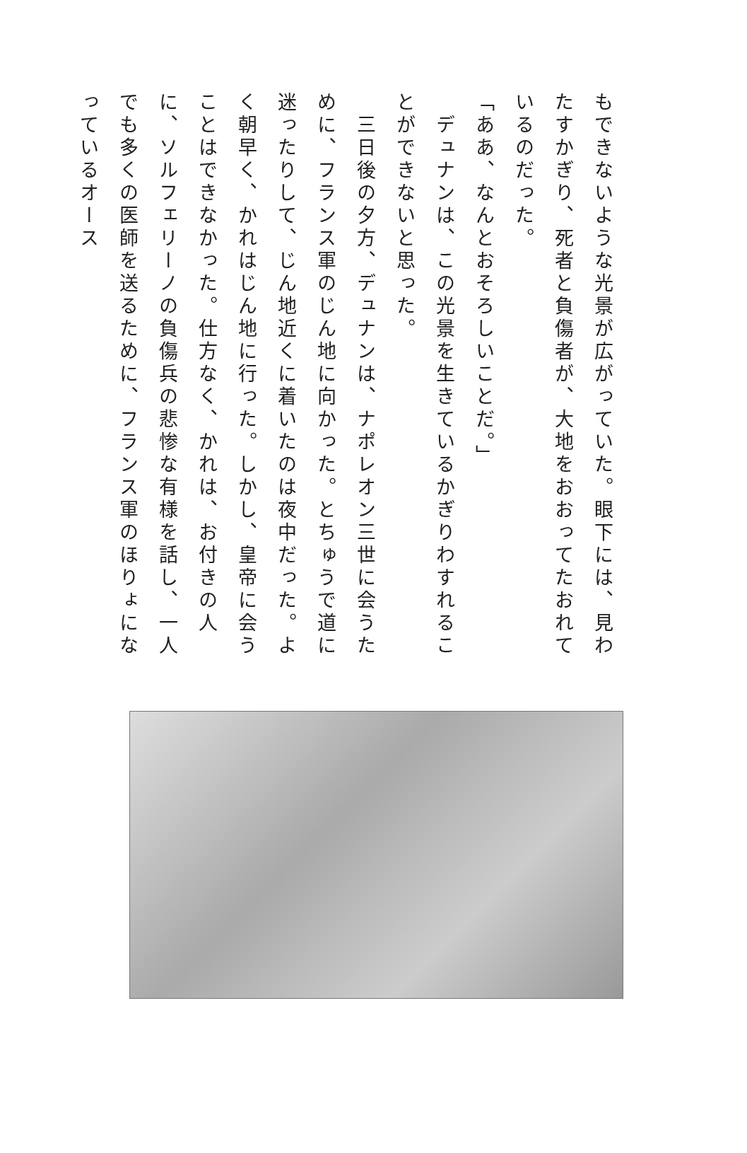もできないような光景が広がっていた。眼下には、見わたすかぎり、死者と負傷者が、大地をおおってたおれているのだった。
「ああ、なんとおそろしいことだ。」
　デュナンは、この光景を生きているかぎりわすれることができないと思った。
　三日後の夕方、デュナンは、ナポレオン三世に会うために、フランス軍のじん地に向かった。とちゅうで道に迷ったりして、じん地近くに着いたのは夜中だった。よく朝早く、かれはじん地に行った。しかし、皇帝に会うことはできなかった。仕方なく、かれは、お付きの人に、ソルフェリーノの負傷兵の悲惨な有様を話し、一人でも多くの医師を送るために、フランス軍のほりょになっているオース